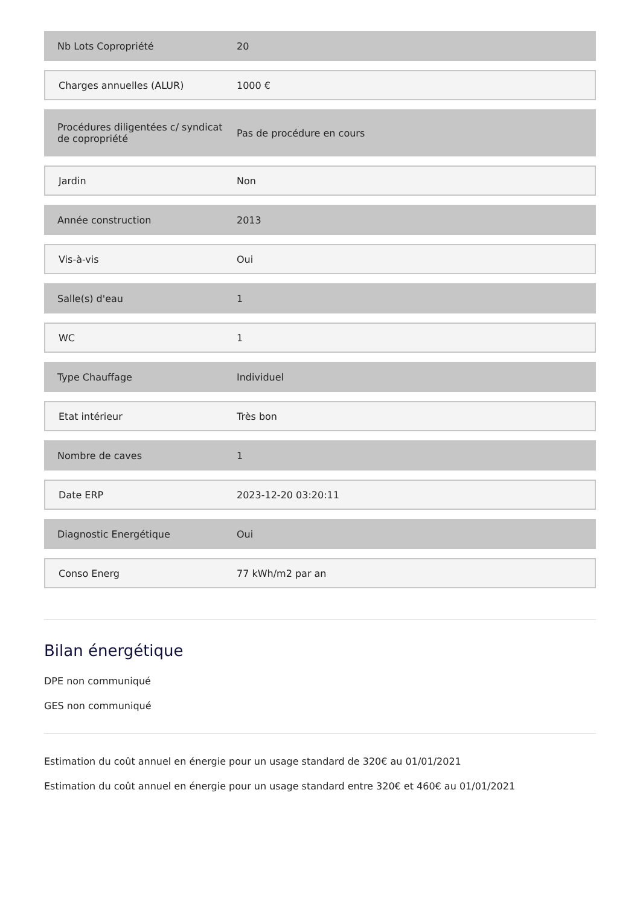| Nb Lots Copropriété | 20 |
| Charges annuelles (ALUR) | 1000 € |
| Procédures diligentées c/ syndicat de copropriété | Pas de procédure en cours |
| Jardin | Non |
| Année construction | 2013 |
| Vis-à-vis | Oui |
| Salle(s) d'eau | 1 |
| WC | 1 |
| Type Chauffage | Individuel |
| Etat intérieur | Très bon |
| Nombre de caves | 1 |
| Date ERP | 2023-12-20 03:20:11 |
| Diagnostic Energétique | Oui |
| Conso Energ | 77 kWh/m2 par an |
Bilan énergétique
DPE non communiqué
GES non communiqué
Estimation du coût annuel en énergie pour un usage standard de 320€ au 01/01/2021
Estimation du coût annuel en énergie pour un usage standard entre 320€ et 460€ au 01/01/2021